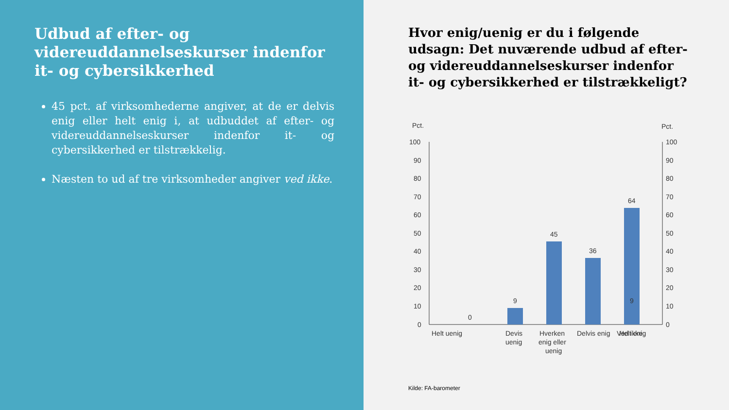Udbud af efter- og videreuddannelseskurser indenfor it- og cybersikkerhed
45 pct. af virksomhederne angiver, at de er delvis enig eller helt enig i, at udbuddet af efter- og videreuddannelseskurser indenfor it- og cybersikkerhed er tilstrækkelig.
Næsten to ud af tre virksomheder angiver ved ikke.
Hvor enig/uenig er du i følgende udsagn: Det nuværende udbud af efter- og videreuddannelseskurser indenfor it- og cybersikkerhed er tilstrækkeligt?
Pct.
Pct.
100
90
80
70
60
50
40
30
20
10
0
100
90
80
70
60
50
40
30
20
10
0
0
9
45
36
9
64
Helt uenig
Devis
uenig
Hverken
enig eller
uenig
Delvis enig
Helt enig
Ved ikke
Kilde: FA-barometer